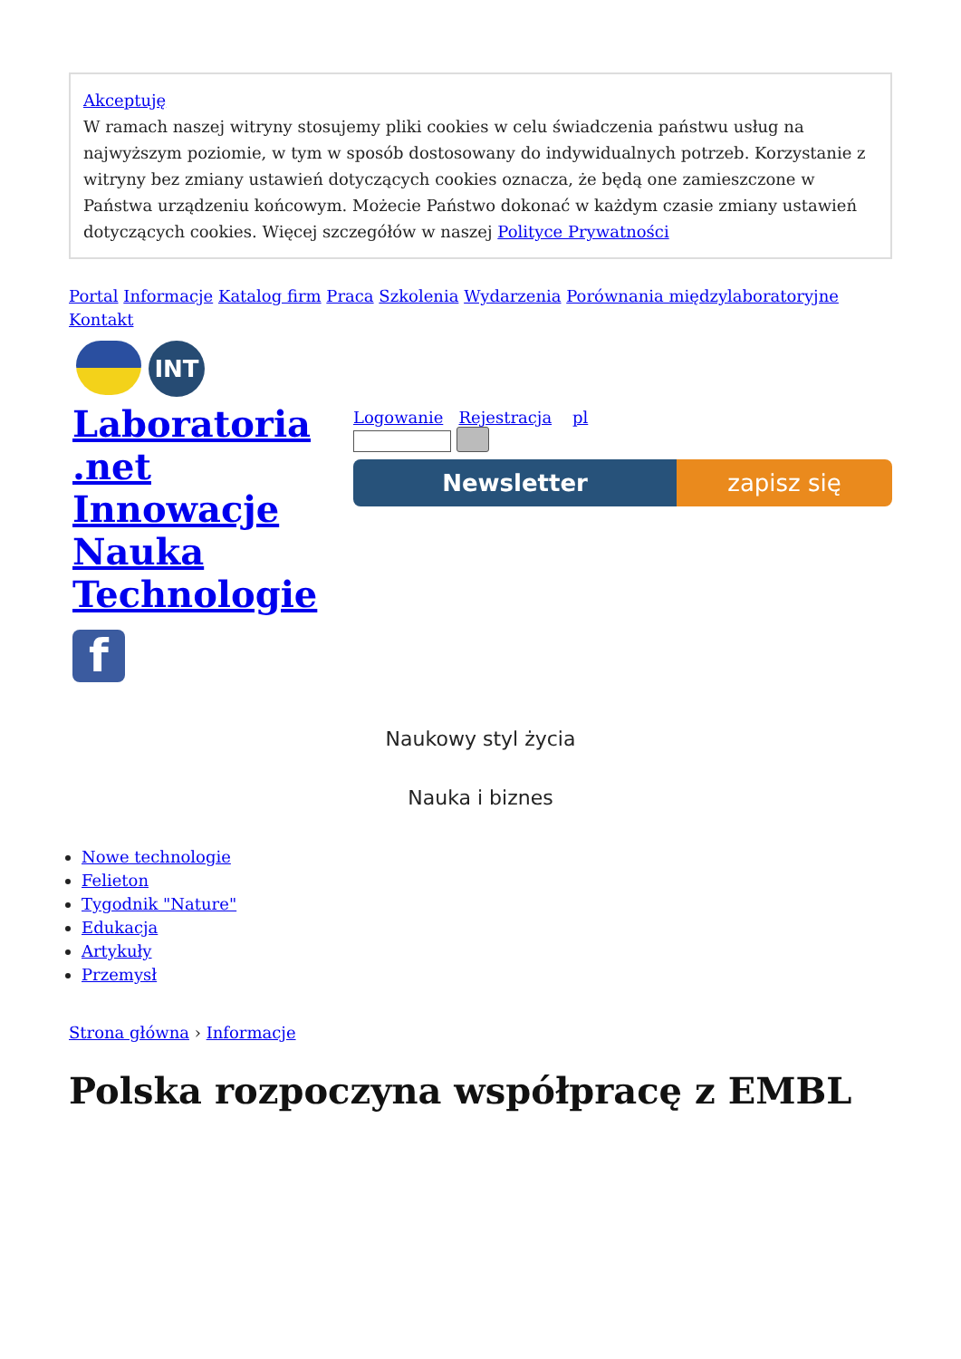Akceptuję
W ramach naszej witryny stosujemy pliki cookies w celu świadczenia państwu usług na najwyższym poziomie, w tym w sposób dostosowany do indywidualnych potrzeb. Korzystanie z witryny bez zmiany ustawień dotyczących cookies oznacza, że będą one zamieszczone w Państwa urządzeniu końcowym. Możecie Państwo dokonać w każdym czasie zmiany ustawień dotyczących cookies. Więcej szczegółów w naszej Polityce Prywatności
Portal Informacje Katalog firm Praca Szkolenia Wydarzenia Porównania międzylaboratoryjne Kontakt
INT
Laboratoria .net Innowacje Nauka Technologie
f
Logowanie Rejestracja pl
Newsletter zapisz się
Naukowy styl życia
Nauka i biznes
Nowe technologie
Felieton
Tygodnik "Nature"
Edukacja
Artykuły
Przemysł
Strona główna › Informacje
Polska rozpoczyna współpracę z EMBL